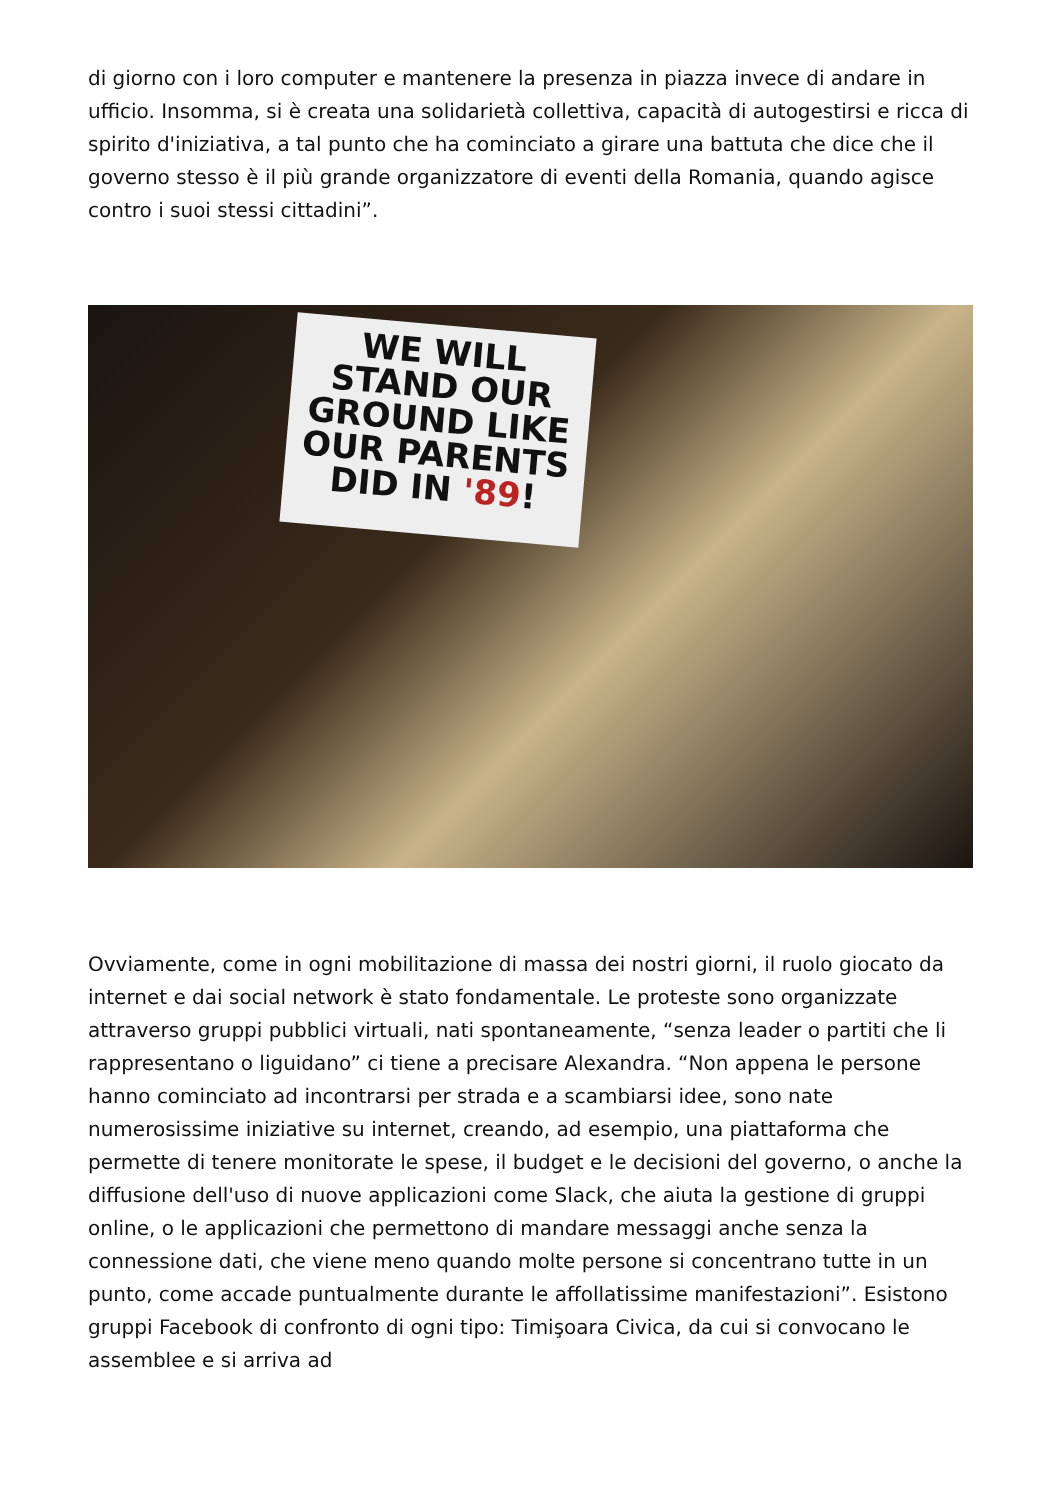di giorno con i loro computer e mantenere la presenza in piazza invece di andare in ufficio. Insomma, si è creata una solidarietà collettiva, capacità di autogestirsi e ricca di spirito d'iniziativa, a tal punto che ha cominciato a girare una battuta che dice che il governo stesso è il più grande organizzatore di eventi della Romania, quando agisce contro i suoi stessi cittadini”.
WE WILL STAND OUR GROUND LIKE OUR PARENTS DID IN '89!
Ovviamente, come in ogni mobilitazione di massa dei nostri giorni, il ruolo giocato da internet e dai social network è stato fondamentale. Le proteste sono organizzate attraverso gruppi pubblici virtuali, nati spontaneamente, “senza leader o partiti che li rappresentano o liguidano” ci tiene a precisare Alexandra. “Non appena le persone hanno cominciato ad incontrarsi per strada e a scambiarsi idee, sono nate numerosissime iniziative su internet, creando, ad esempio, una piattaforma che permette di tenere monitorate le spese, il budget e le decisioni del governo, o anche la diffusione dell'uso di nuove applicazioni come Slack, che aiuta la gestione di gruppi online, o le applicazioni che permettono di mandare messaggi anche senza la connessione dati, che viene meno quando molte persone si concentrano tutte in un punto, come accade puntualmente durante le affollatissime manifestazioni”. Esistono gruppi Facebook di confronto di ogni tipo: Timişoara Civica, da cui si convocano le assemblee e si arriva ad